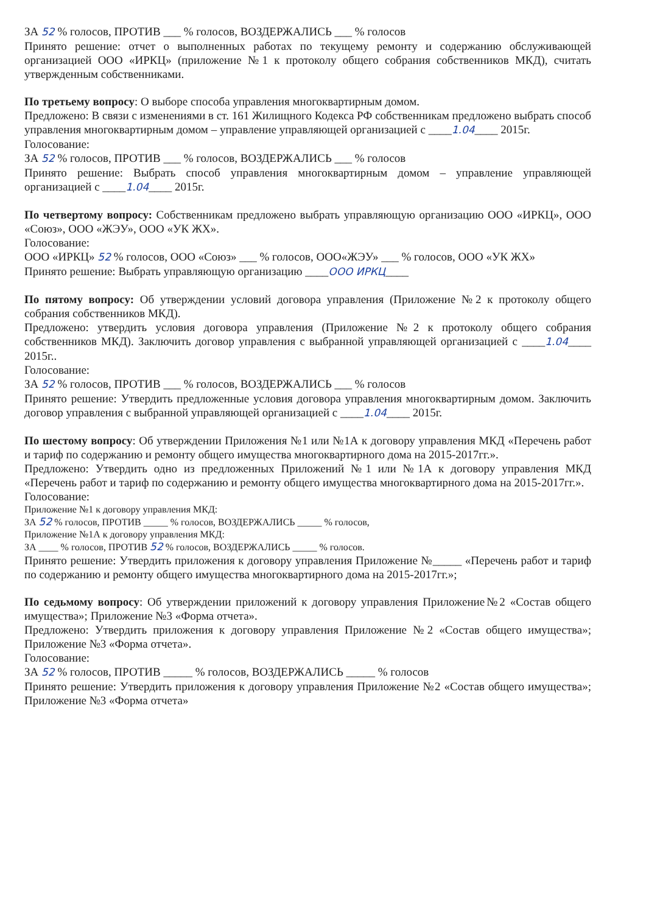ЗА 52 % голосов, ПРОТИВ ___ % голосов, ВОЗДЕРЖАЛИСЬ ___ % голосов
Принято решение: отчет о выполненных работах по текущему ремонту и содержанию обслуживающей организацией ООО «ИРКЦ» (приложение №1 к протоколу общего собрания собственников МКД), считать утвержденным собственниками.
По третьему вопросу: О выборе способа управления многоквартирным домом.
Предложено: В связи с изменениями в ст. 161 Жилищного Кодекса РФ собственникам предложено выбрать способ управления многоквартирным домом – управление управляющей организацией с ____1.04____ 2015г.
Голосование:
ЗА 52 % голосов, ПРОТИВ ___ % голосов, ВОЗДЕРЖАЛИСЬ ___ % голосов
Принято решение: Выбрать способ управления многоквартирным домом – управление управляющей организацией с ____1.04____ 2015г.
По четвертому вопросу: Собственникам предложено выбрать управляющую организацию ООО «ИРКЦ», ООО «Союз», ООО «ЖЭУ», ООО «УК ЖХ».
Голосование:
ООО «ИРКЦ» 52 % голосов, ООО «Союз» ___ % голосов, ООО«ЖЭУ» ___ % голосов, ООО «УК ЖХ»
Принято решение: Выбрать управляющую организацию ____ООО ИРКЦ____
По пятому вопросу: Об утверждении условий договора управления (Приложение №2 к протоколу общего собрания собственников МКД).
Предложено: утвердить условия договора управления (Приложение №2 к протоколу общего собрания собственников МКД). Заключить договор управления с выбранной управляющей организацией с ____1.04____ 2015г..
Голосование:
ЗА 52 % голосов, ПРОТИВ ___ % голосов, ВОЗДЕРЖАЛИСЬ ___ % голосов
Принято решение: Утвердить предложенные условия договора управления многоквартирным домом. Заключить договор управления с выбранной управляющей организацией с ____1.04____ 2015г.
По шестому вопросу: Об утверждении Приложения №1 или №1А к договору управления МКД «Перечень работ и тариф по содержанию и ремонту общего имущества многоквартирного дома на 2015-2017гг.».
Предложено: Утвердить одно из предложенных Приложений №1 или №1А к договору управления МКД «Перечень работ и тариф по содержанию и ремонту общего имущества многоквартирного дома на 2015-2017гг.».
Голосование:
Приложение №1 к договору управления МКД:
ЗА 52 % голосов, ПРОТИВ _____ % голосов, ВОЗДЕРЖАЛИСЬ _____ % голосов,
Приложение №1А к договору управления МКД:
ЗА ____ % голосов, ПРОТИВ 52 % голосов, ВОЗДЕРЖАЛИСЬ _____ % голосов.
Принято решение: Утвердить приложения к договору управления Приложение №_____ «Перечень работ и тариф по содержанию и ремонту общего имущества многоквартирного дома на 2015-2017гг.»;
По седьмому вопросу: Об утверждении приложений к договору управления Приложение№2 «Состав общего имущества»; Приложение №3 «Форма отчета».
Предложено: Утвердить приложения к договору управления Приложение №2 «Состав общего имущества»; Приложение №3 «Форма отчета».
Голосование:
ЗА 52 % голосов, ПРОТИВ _____ % голосов, ВОЗДЕРЖАЛИСЬ _____ % голосов
Принято решение: Утвердить приложения к договору управления Приложение №2 «Состав общего имущества»; Приложение №3 «Форма отчета»